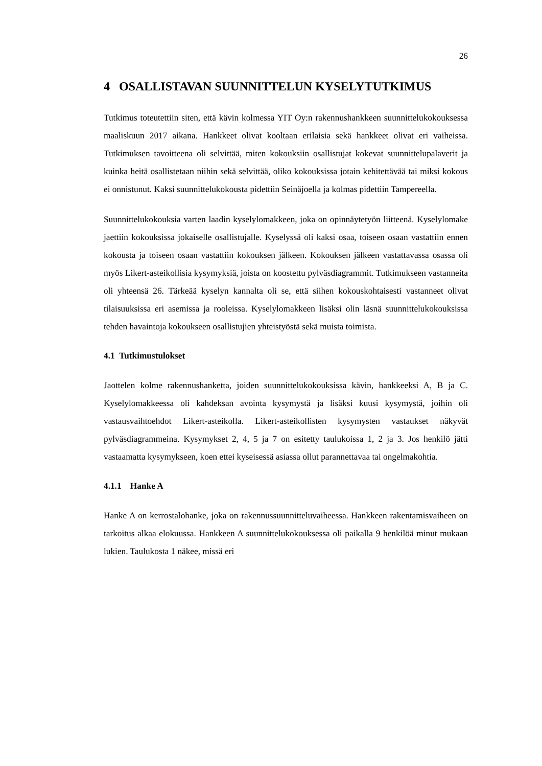26
4 OSALLISTAVAN SUUNNITTELUN KYSELYTUTKIMUS
Tutkimus toteutettiin siten, että kävin kolmessa YIT Oy:n rakennushankkeen suun­nittelukokouksessa maaliskuun 2017 aikana. Hankkeet olivat kooltaan erilaisia sekä hankkeet olivat eri vaiheissa. Tutkimuksen tavoitteena oli selvittää, miten kokouk­siin osallistujat kokevat suunnittelupalaverit ja kuinka heitä osallistetaan niihin sekä selvittää, oliko kokouksissa jotain kehitettävää tai miksi kokous ei onnistunut. Kaksi suunnittelukokousta pidettiin Seinäjoella ja kolmas pidettiin Tampereella.
Suunnittelukokouksia varten laadin kyselylomakkeen, joka on opinnäytetyön liit­teenä. Kyselylomake jaettiin kokouksissa jokaiselle osallistujalle. Kyselyssä oli kaksi osaa, toiseen osaan vastattiin ennen kokousta ja toiseen osaan vastattiin ko­kouksen jälkeen. Kokouksen jälkeen vastattavassa osassa oli myös Likert-asteikol­lisia kysymyksiä, joista on koostettu pylväsdiagrammit. Tutkimukseen vastanneita oli yhteensä 26. Tärkeää kyselyn kannalta oli se, että siihen kokouskohtaisesti vas­tanneet olivat tilaisuuksissa eri asemissa ja rooleissa. Kyselylomakkeen lisäksi olin läsnä suunnittelukokouksissa tehden havaintoja kokoukseen osallistujien yhteis­työstä sekä muista toimista.
4.1 Tutkimustulokset
Jaottelen kolme rakennushanketta, joiden suunnittelukokouksissa kävin, hank­keeksi A, B ja C. Kyselylomakkeessa oli kahdeksan avointa kysymystä ja lisäksi kuusi kysymystä, joihin oli vastausvaihtoehdot Likert-asteikolla. Likert-asteikollis­ten kysymysten vastaukset näkyvät pylväsdiagrammeina. Kysymykset 2, 4, 5 ja 7 on esitetty taulukoissa 1, 2 ja 3. Jos henkilö jätti vastaamatta kysymykseen, koen ettei kyseisessä asiassa ollut parannettavaa tai ongelmakohtia.
4.1.1 Hanke A
Hanke A on kerrostalohanke, joka on rakennussuunnitteluvaiheessa. Hankkeen ra­kentamisvaiheen on tarkoitus alkaa elokuussa. Hankkeen A suunnittelukokouk­sessa oli paikalla 9 henkilöä minut mukaan lukien. Taulukosta 1 näkee, missä eri